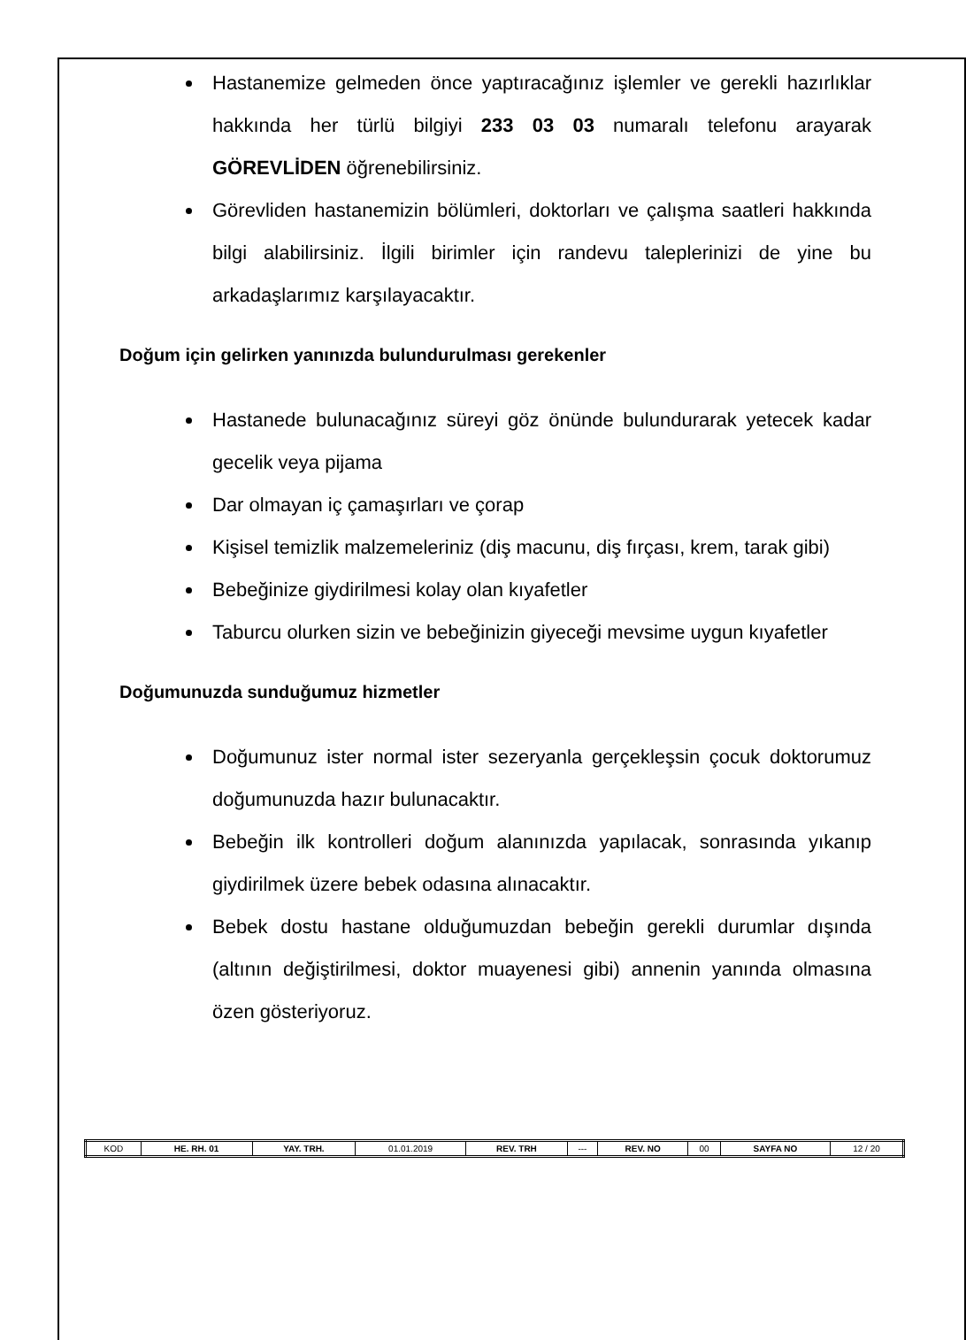Hastanemize gelmeden önce yaptıracağınız işlemler ve gerekli hazırlıklar hakkında her türlü bilgiyi 233 03 03 numaralı telefonu arayarak GÖREVLİDEN öğrenebilirsiniz.
Görevliden hastanemizin bölümleri, doktorları ve çalışma saatleri hakkında bilgi alabilirsiniz. İlgili birimler için randevu taleplerinizi de yine bu arkadaşlarımız karşılayacaktır.
Doğum için gelirken yanınızda bulundurulması gerekenler
Hastanede bulunacağınız süreyi göz önünde bulundurarak yetecek kadar gecelik veya pijama
Dar olmayan iç çamaşırları ve çorap
Kişisel temizlik malzemeleriniz (diş macunu, diş fırçası, krem, tarak gibi)
Bebeğinize giydirilmesi kolay olan kıyafetler
Taburcu olurken sizin ve bebeğinizin giyeceği mevsime uygun kıyafetler
Doğumunuzda sunduğumuz hizmetler
Doğumunuz ister normal ister sezeryanla gerçekleşsin çocuk doktorumuz doğumunuzda hazır bulunacaktır.
Bebeğin ilk kontrolleri doğum alanınızda yapılacak, sonrasında yıkanıp giydirilmek üzere bebek odasına alınacaktır.
Bebek dostu hastane olduğumuzdan bebeğin gerekli durumlar dışında (altının değiştirilmesi, doktor muayenesi gibi) annenin yanında olmasına özen gösteriyoruz.
| KOD | HE. RH. 01 | YAY. TRH. | 01.01.2019 | REV. TRH | --- | REV. NO | 00 | SAYFA NO | 12 / 20 |